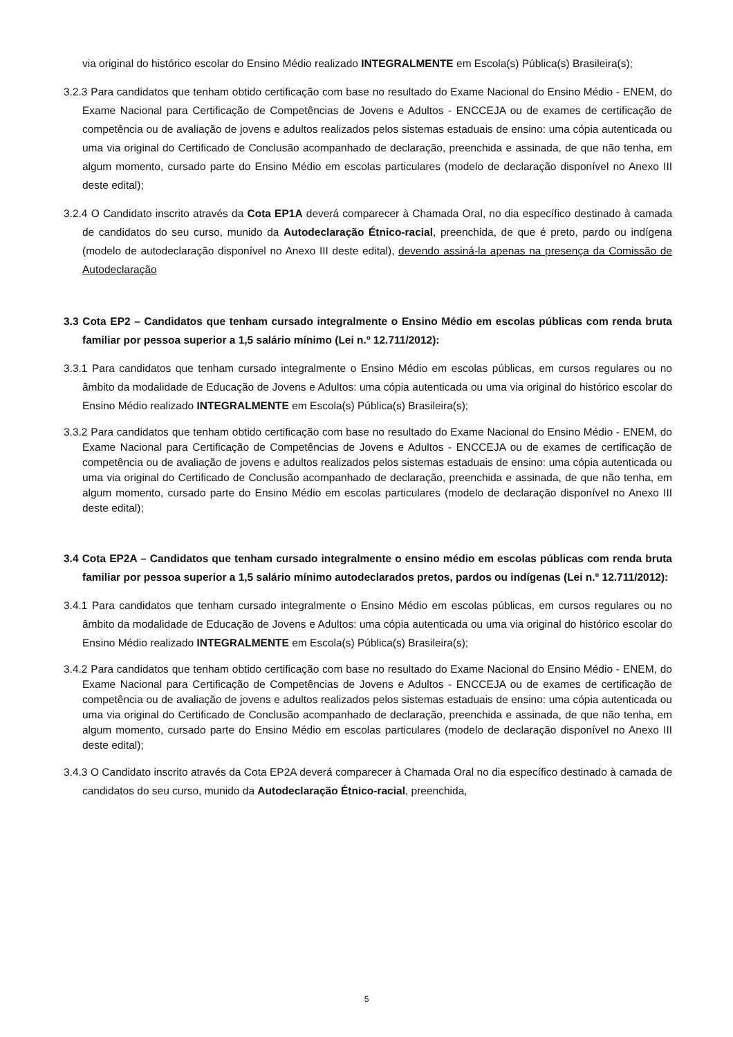via original do histórico escolar do Ensino Médio realizado INTEGRALMENTE em Escola(s) Pública(s) Brasileira(s);
3.2.3 Para candidatos que tenham obtido certificação com base no resultado do Exame Nacional do Ensino Médio - ENEM, do Exame Nacional para Certificação de Competências de Jovens e Adultos - ENCCEJA ou de exames de certificação de competência ou de avaliação de jovens e adultos realizados pelos sistemas estaduais de ensino: uma cópia autenticada ou uma via original do Certificado de Conclusão acompanhado de declaração, preenchida e assinada, de que não tenha, em algum momento, cursado parte do Ensino Médio em escolas particulares (modelo de declaração disponível no Anexo III deste edital);
3.2.4 O Candidato inscrito através da Cota EP1A deverá comparecer à Chamada Oral, no dia específico destinado à camada de candidatos do seu curso, munido da Autodeclaração Étnico-racial, preenchida, de que é preto, pardo ou indígena (modelo de autodeclaração disponível no Anexo III deste edital), devendo assiná-la apenas na presença da Comissão de Autodeclaração
3.3 Cota EP2 – Candidatos que tenham cursado integralmente o Ensino Médio em escolas públicas com renda bruta familiar por pessoa superior a 1,5 salário mínimo (Lei n.º 12.711/2012):
3.3.1 Para candidatos que tenham cursado integralmente o Ensino Médio em escolas públicas, em cursos regulares ou no âmbito da modalidade de Educação de Jovens e Adultos: uma cópia autenticada ou uma via original do histórico escolar do Ensino Médio realizado INTEGRALMENTE em Escola(s) Pública(s) Brasileira(s);
3.3.2 Para candidatos que tenham obtido certificação com base no resultado do Exame Nacional do Ensino Médio - ENEM, do Exame Nacional para Certificação de Competências de Jovens e Adultos - ENCCEJA ou de exames de certificação de competência ou de avaliação de jovens e adultos realizados pelos sistemas estaduais de ensino: uma cópia autenticada ou uma via original do Certificado de Conclusão acompanhado de declaração, preenchida e assinada, de que não tenha, em algum momento, cursado parte do Ensino Médio em escolas particulares (modelo de declaração disponível no Anexo III deste edital);
3.4 Cota EP2A – Candidatos que tenham cursado integralmente o ensino médio em escolas públicas com renda bruta familiar por pessoa superior a 1,5 salário mínimo autodeclarados pretos, pardos ou indígenas (Lei n.º 12.711/2012):
3.4.1 Para candidatos que tenham cursado integralmente o Ensino Médio em escolas públicas, em cursos regulares ou no âmbito da modalidade de Educação de Jovens e Adultos: uma cópia autenticada ou uma via original do histórico escolar do Ensino Médio realizado INTEGRALMENTE em Escola(s) Pública(s) Brasileira(s);
3.4.2 Para candidatos que tenham obtido certificação com base no resultado do Exame Nacional do Ensino Médio - ENEM, do Exame Nacional para Certificação de Competências de Jovens e Adultos - ENCCEJA ou de exames de certificação de competência ou de avaliação de jovens e adultos realizados pelos sistemas estaduais de ensino: uma cópia autenticada ou uma via original do Certificado de Conclusão acompanhado de declaração, preenchida e assinada, de que não tenha, em algum momento, cursado parte do Ensino Médio em escolas particulares (modelo de declaração disponível no Anexo III deste edital);
3.4.3 O Candidato inscrito através da Cota EP2A deverá comparecer à Chamada Oral no dia específico destinado à camada de candidatos do seu curso, munido da Autodeclaração Étnico-racial, preenchida,
5